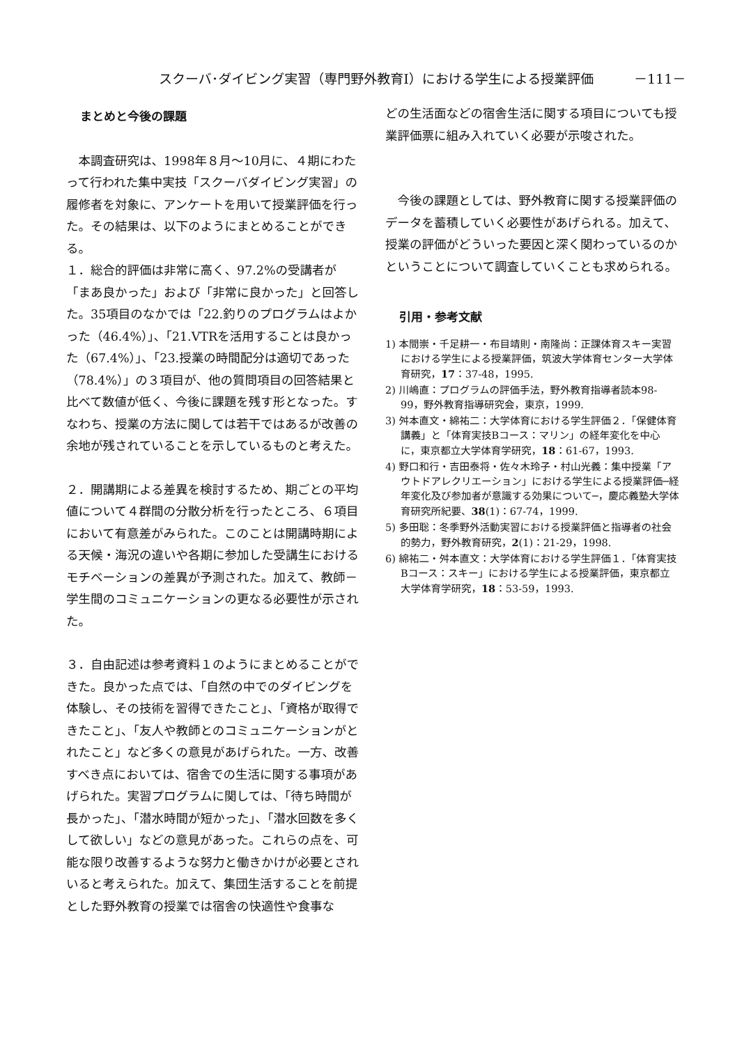スクーバ･ダイビング実習（専門野外教育Ⅰ）における学生による授業評価 －111－
まとめと今後の課題
本調査研究は、1998年８月～10月に、４期にわたって行われた集中実技「スクーバダイビング実習」の履修者を対象に、アンケートを用いて授業評価を行った。その結果は、以下のようにまとめることができる。
１．総合的評価は非常に高く、97.2%の受講者が「まあ良かった」および「非常に良かった」と回答した。35項目のなかでは「22.釣りのプログラムはよかった（46.4%）」、「21.VTRを活用することは良かった（67.4%）」、「23.授業の時間配分は適切であった（78.4%）」の３項目が、他の質問項目の回答結果と比べて数値が低く、今後に課題を残す形となった。すなわち、授業の方法に関しては若干ではあるが改善の余地が残されていることを示しているものと考えた。
２．開講期による差異を検討するため、期ごとの平均値について４群間の分散分析を行ったところ、６項目において有意差がみられた。このことは開講時期による天候・海況の違いや各期に参加した受講生におけるモチベーションの差異が予測された。加えて、教師－学生間のコミュニケーションの更なる必要性が示された。
３．自由記述は参考資料１のようにまとめることができた。良かった点では、「自然の中でのダイビングを体験し、その技術を習得できたこと」、「資格が取得できたこと」、「友人や教師とのコミュニケーションがとれたこと」など多くの意見があげられた。一方、改善すべき点においては、宿舎での生活に関する事項があげられた。実習プログラムに関しては、「待ち時間が長かった」、「潜水時間が短かった」、「潜水回数を多くして欲しい」などの意見があった。これらの点を、可能な限り改善するような努力と働きかけが必要とされいると考えられた。加えて、集団生活することを前提とした野外教育の授業では宿舎の快適性や食事な
どの生活面などの宿舎生活に関する項目についても授業評価票に組み入れていく必要が示唆された。
今後の課題としては、野外教育に関する授業評価のデータを蓄積していく必要性があげられる。加えて、授業の評価がどういった要因と深く関わっているのかということについて調査していくことも求められる。
引用・参考文献
1) 本間崇・千足耕一・布目靖則・南隆尚：正課体育スキー実習における学生による授業評価，筑波大学体育センター大学体育研究，17：37-48，1995.
2) 川嶋直：プログラムの評価手法，野外教育指導者読本98-99，野外教育指導研究会，東京，1999.
3) 舛本直文・綿祐二：大学体育における学生評価２．「保健体育講義」と「体育実技Bコース：マリン」の経年変化を中心に，東京都立大学体育学研究，18：61-67，1993.
4) 野口和行・吉田泰将・佐々木玲子・村山光義：集中授業「アウトドアレクリエーション」における学生による授業評価─経年変化及び参加者が意識する効果について─，慶応義塾大学体育研究所紀要、38(1)：67-74，1999.
5) 多田聡：冬季野外活動実習における授業評価と指導者の社会的勢力，野外教育研究，2(1)：21-29，1998.
6) 綿祐二・舛本直文：大学体育における学生評価１．「体育実技Bコース：スキー」における学生による授業評価，東京都立大学体育学研究，18：53-59，1993.